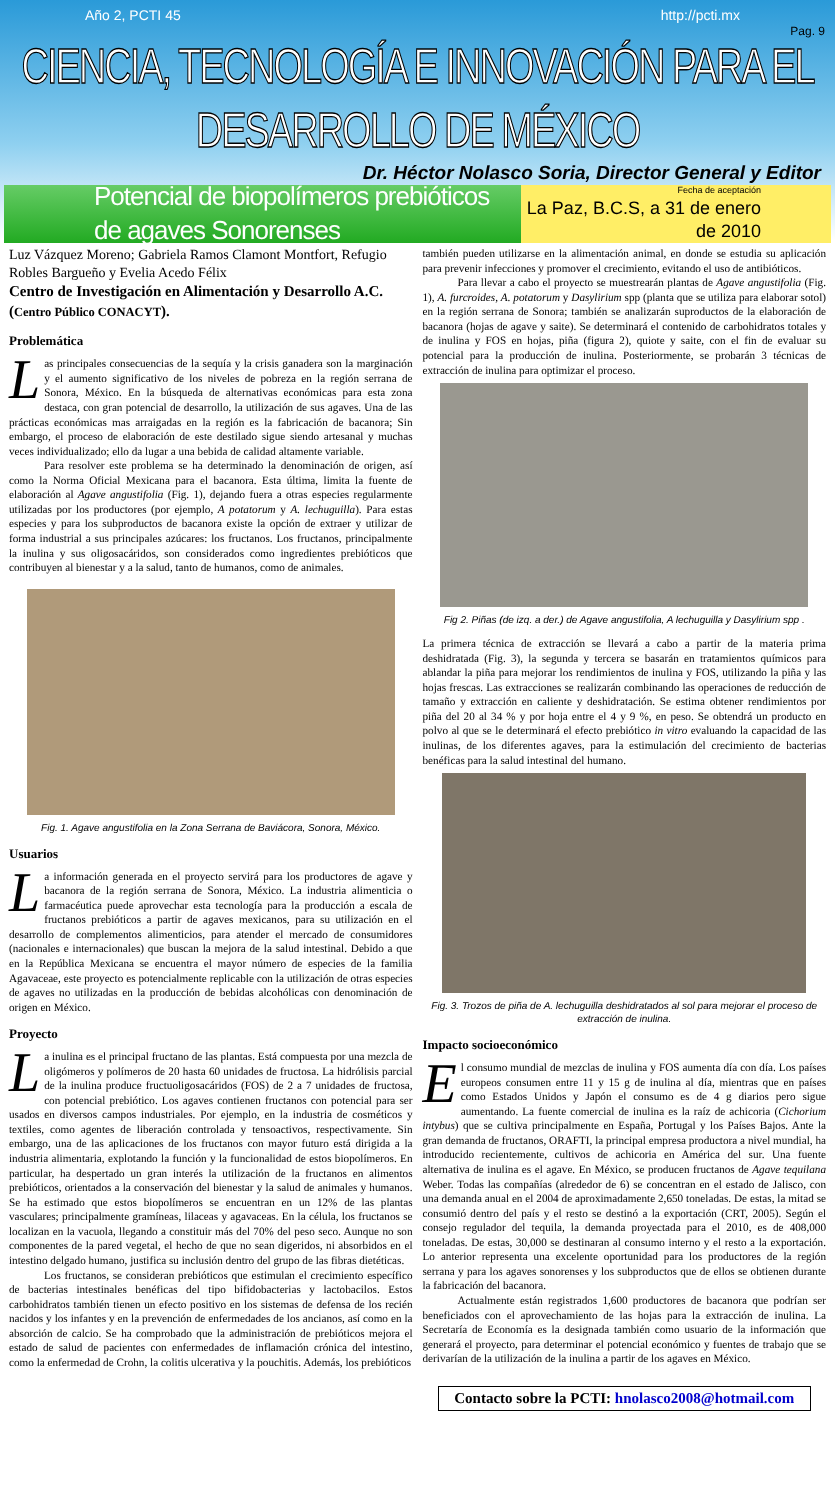Año 2, PCTI 45 http://pcti.mx
Pag. 9
CIENCIA, TECNOLOGÍA E INNOVACIÓN PARA EL DESARROLLO DE MÉXICO
Dr. Héctor Nolasco Soria, Director General y Editor
Potencial de biopolímeros prebióticos de agaves Sonorenses
Fecha de aceptación
La Paz, B.C.S, a 31 de enero de 2010
Luz Vázquez Moreno; Gabriela Ramos Clamont Montfort, Refugio Robles Bargueño y Evelia Acedo Félix
Centro de Investigación en Alimentación y Desarrollo A.C. (Centro Público CONACYT).
Problemática
Las principales consecuencias de la sequía y la crisis ganadera son la marginación y el aumento significativo de los niveles de pobreza en la región serrana de Sonora, México. En la búsqueda de alternativas económicas para esta zona destaca, con gran potencial de desarrollo, la utilización de sus agaves. Una de las prácticas económicas mas arraigadas en la región es la fabricación de bacanora; Sin embargo, el proceso de elaboración de este destilado sigue siendo artesanal y muchas veces individualizado; ello da lugar a una bebida de calidad altamente variable.
Para resolver este problema se ha determinado la denominación de origen, así como la Norma Oficial Mexicana para el bacanora. Esta última, limita la fuente de elaboración al Agave angustifolia (Fig. 1), dejando fuera a otras especies regularmente utilizadas por los productores (por ejemplo, A potatorum y A. lechuguilla). Para estas especies y para los subproductos de bacanora existe la opción de extraer y utilizar de forma industrial a sus principales azúcares: los fructanos. Los fructanos, principalmente la inulina y sus oligosacáridos, son considerados como ingredientes prebióticos que contribuyen al bienestar y a la salud, tanto de humanos, como de animales.
Fig. 1. Agave angustifolia en la Zona Serrana de Baviácora, Sonora, México.
Usuarios
La información generada en el proyecto servirá para los productores de agave y bacanora de la región serrana de Sonora, México. La industria alimenticia o farmacéutica puede aprovechar esta tecnología para la producción a escala de fructanos prebióticos a partir de agaves mexicanos, para su utilización en el desarrollo de complementos alimenticios, para atender el mercado de consumidores (nacionales e internacionales) que buscan la mejora de la salud intestinal. Debido a que en la República Mexicana se encuentra el mayor número de especies de la familia Agavaceae, este proyecto es potencialmente replicable con la utilización de otras especies de agaves no utilizadas en la producción de bebidas alcohólicas con denominación de origen en México.
Proyecto
La inulina es el principal fructano de las plantas. Está compuesta por una mezcla de oligómeros y polímeros de 20 hasta 60 unidades de fructosa. La hidrólisis parcial de la inulina produce fructuoligosacáridos (FOS) de 2 a 7 unidades de fructosa, con potencial prebiótico. Los agaves contienen fructanos con potencial para ser usados en diversos campos industriales. Por ejemplo, en la industria de cosméticos y textiles, como agentes de liberación controlada y tensoactivos, respectivamente. Sin embargo, una de las aplicaciones de los fructanos con mayor futuro está dirigida a la industria alimentaria, explotando la función y la funcionalidad de estos biopolímeros. En particular, ha despertado un gran interés la utilización de la fructanos en alimentos prebióticos, orientados a la conservación del bienestar y la salud de animales y humanos. Se ha estimado que estos biopolímeros se encuentran en un 12% de las plantas vasculares; principalmente gramíneas, lilaceas y agavaceas. En la célula, los fructanos se localizan en la vacuola, llegando a constituir más del 70% del peso seco. Aunque no son componentes de la pared vegetal, el hecho de que no sean digeridos, ni absorbidos en el intestino delgado humano, justifica su inclusión dentro del grupo de las fibras dietéticas.
Los fructanos, se consideran prebióticos que estimulan el crecimiento específico de bacterias intestinales benéficas del tipo bifidobacterias y lactobacilos. Estos carbohidratos también tienen un efecto positivo en los sistemas de defensa de los recién nacidos y los infantes y en la prevención de enfermedades de los ancianos, así como en la absorción de calcio. Se ha comprobado que la administración de prebióticos mejora el estado de salud de pacientes con enfermedades de inflamación crónica del intestino, como la enfermedad de Crohn, la colitis ulcerativa y la pouchitis. Además, los prebióticos
también pueden utilizarse en la alimentación animal, en donde se estudia su aplicación para prevenir infecciones y promover el crecimiento, evitando el uso de antibióticos.
Para llevar a cabo el proyecto se muestrearán plantas de Agave angustifolia (Fig. 1), A. furcroides, A. potatorum y Dasylirium spp (planta que se utiliza para elaborar sotol) en la región serrana de Sonora; también se analizarán suproductos de la elaboración de bacanora (hojas de agave y saite). Se determinará el contenido de carbohidratos totales y de inulina y FOS en hojas, piña (figura 2), quiote y saite, con el fin de evaluar su potencial para la producción de inulina. Posteriormente, se probarán 3 técnicas de extracción de inulina para optimizar el proceso.
Fig 2. Piñas (de izq. a der.) de Agave angustifolia, A lechuguilla y Dasylirium spp .
La primera técnica de extracción se llevará a cabo a partir de la materia prima deshidratada (Fig. 3), la segunda y tercera se basarán en tratamientos químicos para ablandar la piña para mejorar los rendimientos de inulina y FOS, utilizando la piña y las hojas frescas. Las extracciones se realizarán combinando las operaciones de reducción de tamaño y extracción en caliente y deshidratación. Se estima obtener rendimientos por piña del 20 al 34 % y por hoja entre el 4 y 9 %, en peso. Se obtendrá un producto en polvo al que se le determinará el efecto prebiótico in vitro evaluando la capacidad de las inulinas, de los diferentes agaves, para la estimulación del crecimiento de bacterias benéficas para la salud intestinal del humano.
Fig. 3. Trozos de piña de A. lechuguilla deshidratados al sol para mejorar el proceso de extracción de inulina.
Impacto socioeconómico
El consumo mundial de mezclas de inulina y FOS aumenta día con día. Los países europeos consumen entre 11 y 15 g de inulina al día, mientras que en países como Estados Unidos y Japón el consumo es de 4 g diarios pero sigue aumentando. La fuente comercial de inulina es la raíz de achicoria (Cichorium intybus) que se cultiva principalmente en España, Portugal y los Países Bajos. Ante la gran demanda de fructanos, ORAFTI, la principal empresa productora a nivel mundial, ha introducido recientemente, cultivos de achicoria en América del sur. Una fuente alternativa de inulina es el agave. En México, se producen fructanos de Agave tequilana Weber. Todas las compañías (alrededor de 6) se concentran en el estado de Jalisco, con una demanda anual en el 2004 de aproximadamente 2,650 toneladas. De estas, la mitad se consumió dentro del país y el resto se destinó a la exportación (CRT, 2005). Según el consejo regulador del tequila, la demanda proyectada para el 2010, es de 408,000 toneladas. De estas, 30,000 se destinaran al consumo interno y el resto a la exportación. Lo anterior representa una excelente oportunidad para los productores de la región serrana y para los agaves sonorenses y los subproductos que de ellos se obtienen durante la fabricación del bacanora.
Actualmente están registrados 1,600 productores de bacanora que podrían ser beneficiados con el aprovechamiento de las hojas para la extracción de inulina. La Secretaría de Economía es la designada también como usuario de la información que generará el proyecto, para determinar el potencial económico y fuentes de trabajo que se derivarían de la utilización de la inulina a partir de los agaves en México.
Contacto sobre la PCTI: hnolasco2008@hotmail.com